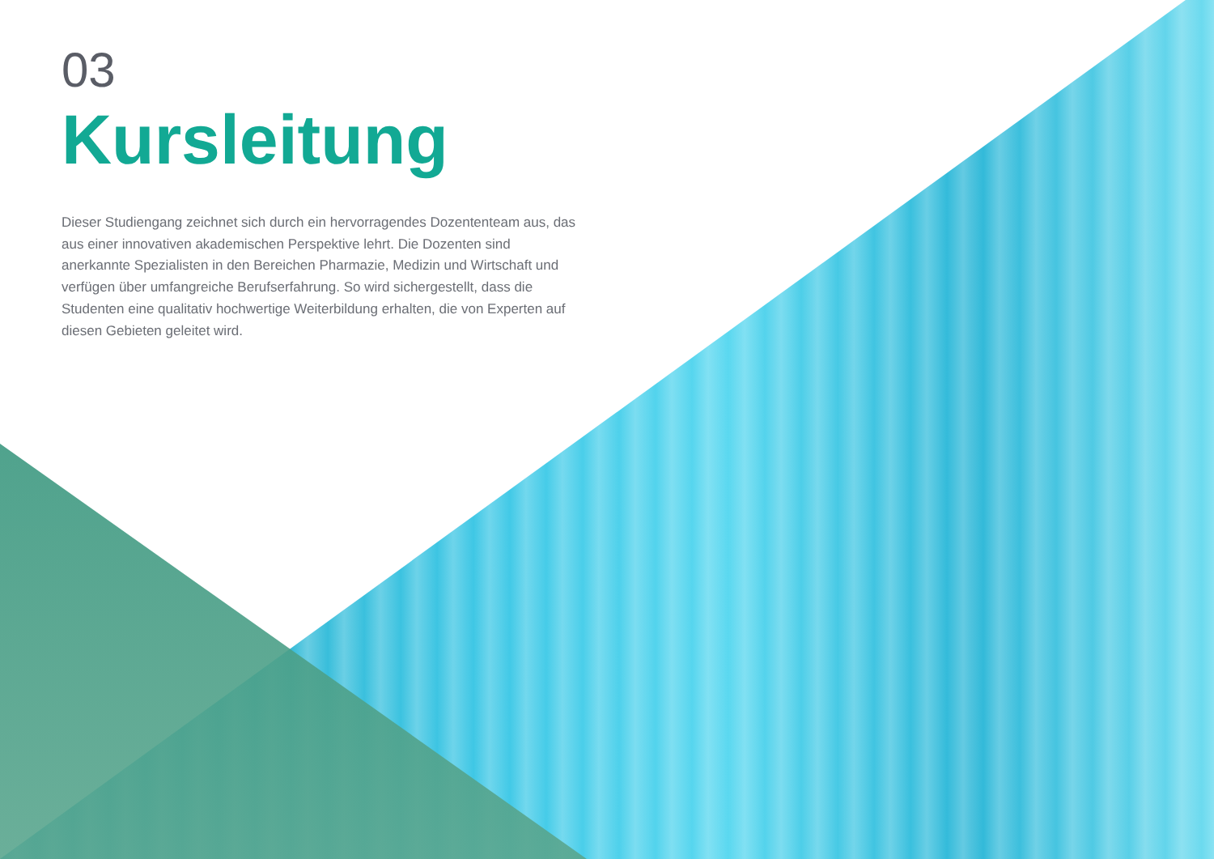03
Kursleitung
Dieser Studiengang zeichnet sich durch ein hervorragendes Dozententeam aus, das aus einer innovativen akademischen Perspektive lehrt. Die Dozenten sind anerkannte Spezialisten in den Bereichen Pharmazie, Medizin und Wirtschaft und verfügen über umfangreiche Berufserfahrung. So wird sichergestellt, dass die Studenten eine qualitativ hochwertige Weiterbildung erhalten, die von Experten auf diesen Gebieten geleitet wird.